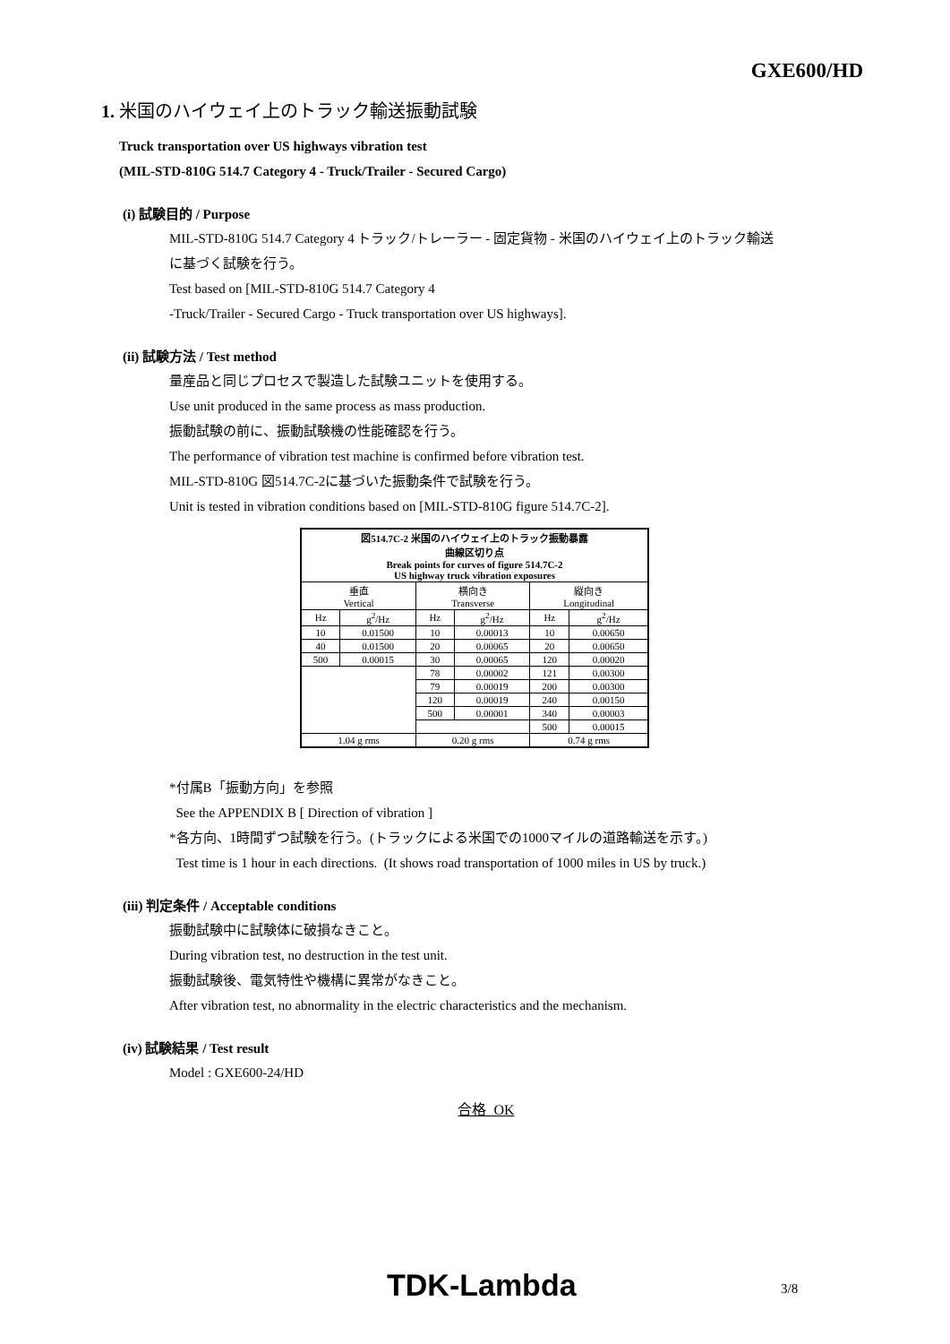GXE600/HD
1. 米国のハイウェイ上のトラック輸送振動試験
Truck transportation over US highways vibration test
(MIL-STD-810G 514.7 Category 4 - Truck/Trailer - Secured Cargo)
(i) 試験目的 / Purpose
MIL-STD-810G 514.7 Category 4 トラック/トレーラー - 固定貨物 - 米国のハイウェイ上のトラック輸送
に基づく試験を行う。
Test based on [MIL-STD-810G 514.7 Category 4
-Truck/Trailer - Secured Cargo - Truck transportation over US highways].
(ii) 試験方法 / Test method
量産品と同じプロセスで製造した試験ユニットを使用する。
Use unit produced in the same process as mass production.
振動試験の前に、振動試験機の性能確認を行う。
The performance of vibration test machine is confirmed before vibration test.
MIL-STD-810G 図514.7C-2に基づいた振動条件で試験を行う。
Unit is tested in vibration conditions based on [MIL-STD-810G figure 514.7C-2].
| 図514.7C-2 米国のハイウェイ上のトラック振動暴露 曲線区切り点 Break points for curves of figure 514.7C-2 US highway truck vibration exposures | | | | | |
| --- | --- | --- | --- | --- | --- |
| 垂直 Vertical | | 横向き Transverse | | 縦向き Longitudinal | |
| Hz | g<sup>2</sup>/Hz | Hz | g<sup>2</sup>/Hz | Hz | g<sup>2</sup>/Hz |
| 10 | 0.01500 | 10 | 0.00013 | 10 | 0.00650 |
| 40 | 0.01500 | 20 | 0.00065 | 20 | 0.00650 |
| 500 | 0.00015 | 30 | 0.00065 | 120 | 0.00020 |
| | | 78 | 0.00002 | 121 | 0.00300 |
| | | 79 | 0.00019 | 200 | 0.00300 |
| | | 120 | 0.00019 | 240 | 0.00150 |
| | | 500 | 0.00001 | 340 | 0.00003 |
| | | | | 500 | 0.00015 |
| 1.04 g rms | | 0.20 g rms | | 0.74 g rms | |
*付属B「振動方向」を参照
See the APPENDIX B [ Direction of vibration ]
*各方向、1時間ずつ試験を行う。(トラックによる米国での1000マイルの道路輸送を示す。)
Test time is 1 hour in each directions. (It shows road transportation of 1000 miles in US by truck.)
(iii) 判定条件 / Acceptable conditions
振動試験中に試験体に破損なきこと。
During vibration test, no destruction in the test unit.
振動試験後、電気特性や機構に異常がなきこと。
After vibration test, no abnormality in the electric characteristics and the mechanism.
(iv) 試験結果 / Test result
Model : GXE600-24/HD
合格 OK
TDK-Lambda 3/8